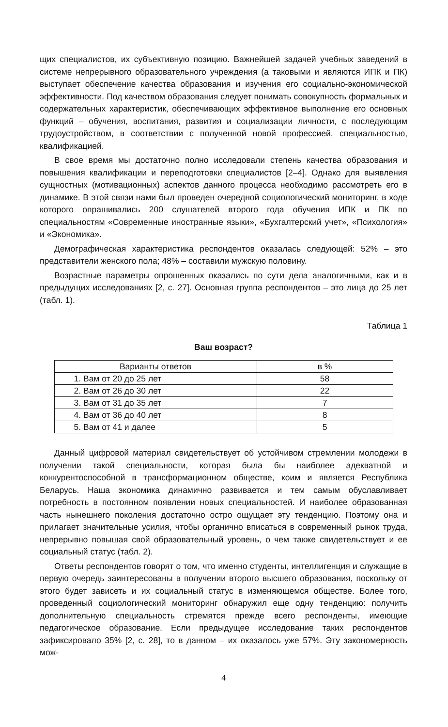щих специалистов, их субъективную позицию. Важнейшей задачей учебных заведений в системе непрерывного образовательного учреждения (а таковыми и являются ИПК и ПК) выступает обеспечение качества образования и изучения его социально-экономической эффективности. Под качеством образования следует понимать совокупность формальных и содержательных характеристик, обеспечивающих эффективное выполнение его основных функций – обучения, воспитания, развития и социализации личности, с последующим трудоустройством, в соответствии с полученной новой профессией, специальностью, квалификацией.
В свое время мы достаточно полно исследовали степень качества образования и повышения квалификации и переподготовки специалистов [2–4]. Однако для выявления сущностных (мотивационных) аспектов данного процесса необходимо рассмотреть его в динамике. В этой связи нами был проведен очередной социологический мониторинг, в ходе которого опрашивались 200 слушателей второго года обучения ИПК и ПК по специальностям «Современные иностранные языки», «Бухгалтерский учет», «Психология» и «Экономика».
Демографическая характеристика респондентов оказалась следующей: 52% – это представители женского пола; 48% – составили мужскую половину.
Возрастные параметры опрошенных оказались по сути дела аналогичными, как и в предыдущих исследованиях [2, с. 27]. Основная группа респондентов – это лица до 25 лет (табл. 1).
Таблица 1
Ваш возраст?
| Варианты ответов | в % |
| --- | --- |
| 1. Вам от 20 до 25 лет | 58 |
| 2. Вам от 26 до 30 лет | 22 |
| 3. Вам от 31 до 35 лет | 7 |
| 4. Вам от 36 до 40 лет | 8 |
| 5. Вам от 41 и далее | 5 |
Данный цифровой материал свидетельствует об устойчивом стремлении молодежи в получении такой специальности, которая была бы наиболее адекватной и конкурентоспособной в трансформационном обществе, коим и является Республика Беларусь. Наша экономика динамично развивается и тем самым обуславливает потребность в постоянном появлении новых специальностей. И наиболее образованная часть нынешнего поколения достаточно остро ощущает эту тенденцию. Поэтому она и прилагает значительные усилия, чтобы органично вписаться в современный рынок труда, непрерывно повышая свой образовательный уровень, о чем также свидетельствует и ее социальный статус (табл. 2).
Ответы респондентов говорят о том, что именно студенты, интеллигенция и служащие в первую очередь заинтересованы в получении второго высшего образования, поскольку от этого будет зависеть и их социальный статус в изменяющемся обществе. Более того, проведенный социологический мониторинг обнаружил еще одну тенденцию: получить дополнительную специальность стремятся прежде всего респонденты, имеющие педагогическое образование. Если предыдущее исследование таких респондентов зафиксировало 35% [2, с. 28], то в данном – их оказалось уже 57%. Эту закономерность мож-
4